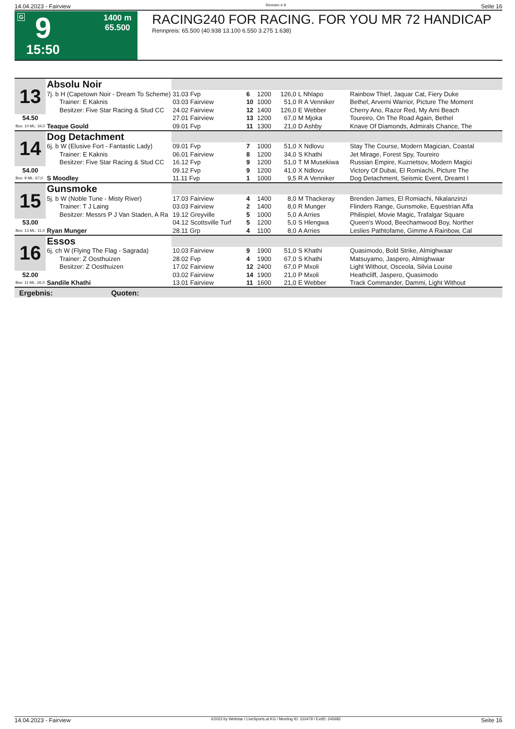14.04.2023 - Fairview Rennen # 9 Seite 16
G 9
15:50
1400 m
65.500
RACING240 FOR RACING. FOR YOU MR 72 HANDICAP
Rennpreis: 65.500 (40.938 13.100 6.550 3.275 1.638)
| 13 | Absolu Noir | | | | | | |
| | 7j. b H (Capetown Noir - Dream To Scheme) | 31.03 Fvp | 6 | 1200 | 126,0 | L Nhlapo | Rainbow Thief, Jaquar Cat, Fiery Duke |
| | Trainer: E Kaknis | 03.03 Fairview | 10 | 1000 | 51,0 | R A Venniker | Bethel, Arverni Warrior, Picture The Moment |
| | Besitzer: Five Star Racing & Stud CC | 24.02 Fairview | 12 | 1400 | 126,0 | E Webber | Cherry Ano, Razor Red, My Ami Beach |
| 54.50 | | 27.01 Fairview | 13 | 1200 | 67,0 | M Mjoka | Toureiro, On The Road Again, Bethel |
| Box: 10 ML: 34,0 | Teaque Gould | 09.01 Fvp | 11 | 1300 | 21,0 | D Ashby | Knave Of Diamonds, Admirals Chance, The |
| 14 | Dog Detachment | | | | | | |
| | 6j. b W (Elusive Fort - Fantastic Lady) | 09.01 Fvp | 7 | 1000 | 51,0 | X Ndlovu | Stay The Course, Modern Magician, Coastal |
| | Trainer: E Kaknis | 06.01 Fairview | 8 | 1200 | 34,0 | S Khathi | Jet Mirage, Forest Spy, Toureiro |
| | Besitzer: Five Star Racing & Stud CC | 16.12 Fvp | 9 | 1200 | 51,0 | T M Musekiwa | Russian Empire, Kuznetsov, Modern Magici |
| 54.00 | | 09.12 Fvp | 9 | 1200 | 41,0 | X Ndlovu | Victory Of Dubai, El Romiachi, Picture The |
| Box: 9 ML: 67,0 | S Moodley | 11.11 Fvp | 1 | 1000 | 9,5 | R A Venniker | Dog Detachment, Seismic Event, Dreamt I |
| 15 | Gunsmoke | | | | | | |
| | 5j. b W (Noble Tune - Misty River) | 17.03 Fairview | 4 | 1400 | 8,0 | M Thackeray | Brenden James, El Romiachi, Nkalanzinzi |
| | Trainer: T J Laing | 03.03 Fairview | 2 | 1400 | 8,0 | R Munger | Flinders Range, Gunsmoke, Equestrian Affa |
| | Besitzer: Messrs P J Van Staden, A Ra | 19.12 Greyville | 5 | 1000 | 5,0 | A Arries | Philispiel, Movie Magic, Trafalgar Square |
| 53.00 | | 04.12 Scottsville Turf | 5 | 1200 | 5,0 | S Hlengwa | Queen's Wood, Beechamwood Boy, Norther |
| Box: 13 ML: 11,0 | Ryan Munger | 28.11 Grp | 4 | 1100 | 8,0 | A Arries | Leslies Pathtofame, Gimme A Rainbow, Cal |
| 16 | Essos | | | | | | |
| | 6j. ch W (Flying The Flag - Sagrada) | 10.03 Fairview | 9 | 1900 | 51,0 | S Khathi | Quasimodo, Bold Strike, Almighwaar |
| | Trainer: Z Oosthuizen | 28.02 Fvp | 4 | 1900 | 67,0 | S Khathi | Matsuyamo, Jaspero, Almighwaar |
| | Besitzer: Z Oosthuizen | 17.02 Fairview | 12 | 2400 | 67,0 | P Mxoli | Light Without, Osceola, Silvia Louise |
| 52.00 | | 03.02 Fairview | 14 | 1900 | 21,0 | P Mxoli | Heathcliff, Jaspero, Quasimodo |
| Box: 11 ML: 26,0 | Sandile Khathi | 13.01 Fairview | 11 | 1600 | 21,0 | E Webber | Track Commander, Dammi, Light Without |
| Ergebnis: Quoten: | | | | | | | |
14.04.2023 - Fairview ©2023 by Wettstar / LiveSports.at KG / Meeting ID: 310479 / ExtID: 245682 Seite 16